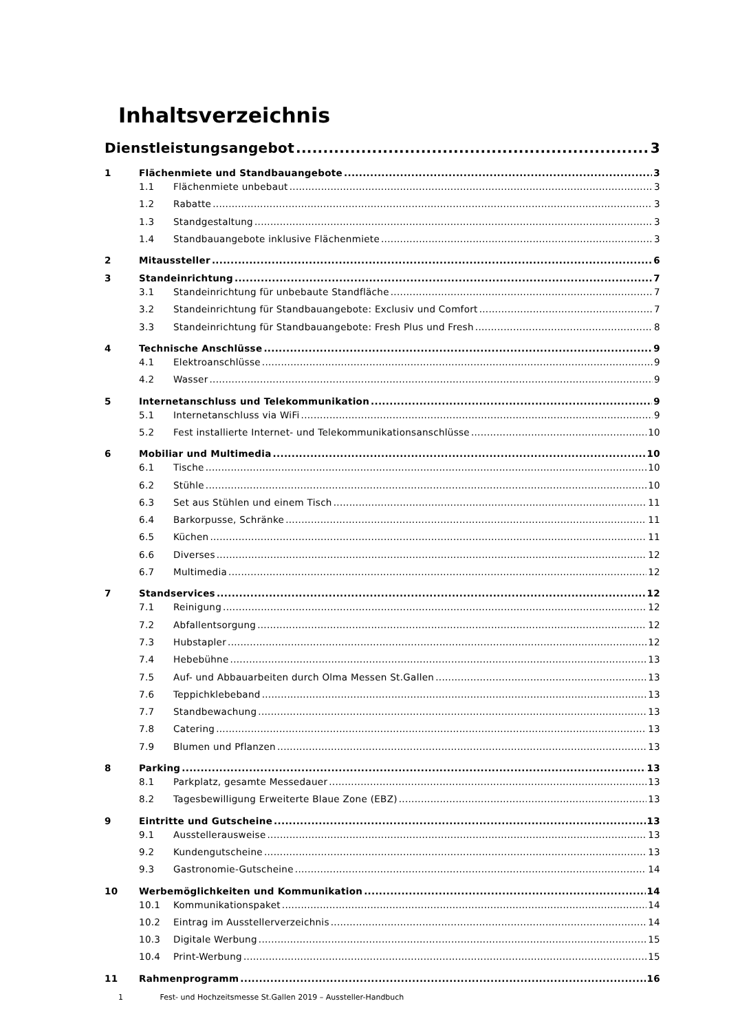Inhaltsverzeichnis
Dienstleistungsangebot 3
1 Flächenmiete und Standbauangebote 3
1.1 Flächenmiete unbebaut 3
1.2 Rabatte 3
1.3 Standgestaltung 3
1.4 Standbauangebote inklusive Flächenmiete 3
2 Mitaussteller 6
3 Standeinrichtung 7
3.1 Standeinrichtung für unbebaute Standfläche 7
3.2 Standeinrichtung für Standbauangebote: Exclusiv und Comfort 7
3.3 Standeinrichtung für Standbauangebote: Fresh Plus und Fresh 8
4 Technische Anschlüsse 9
4.1 Elektroanschlüsse 9
4.2 Wasser 9
5 Internetanschluss und Telekommunikation 9
5.1 Internetanschluss via WiFi 9
5.2 Fest installierte Internet- und Telekommunikationsanschlüsse 10
6 Mobiliar und Multimedia 10
6.1 Tische 10
6.2 Stühle 10
6.3 Set aus Stühlen und einem Tisch 11
6.4 Barkorpusse, Schränke 11
6.5 Küchen 11
6.6 Diverses 12
6.7 Multimedia 12
7 Standservices 12
7.1 Reinigung 12
7.2 Abfallentsorgung 12
7.3 Hubstapler 12
7.4 Hebebühne 13
7.5 Auf- und Abbauarbeiten durch Olma Messen St.Gallen 13
7.6 Teppichklebeband 13
7.7 Standbewachung 13
7.8 Catering 13
7.9 Blumen und Pflanzen 13
8 Parking 13
8.1 Parkplatz, gesamte Messedauer 13
8.2 Tagesbewilligung Erweiterte Blaue Zone (EBZ) 13
9 Eintritte und Gutscheine 13
9.1 Ausstellerausweise 13
9.2 Kundengutscheine 13
9.3 Gastronomie-Gutscheine 14
10 Werbemöglichkeiten und Kommunikation 14
10.1 Kommunikationspaket 14
10.2 Eintrag im Ausstellerverzeichnis 14
10.3 Digitale Werbung 15
10.4 Print-Werbung 15
11 Rahmenprogramm 16
1 Fest- und Hochzeitsmesse St.Gallen 2019 – Aussteller-Handbuch